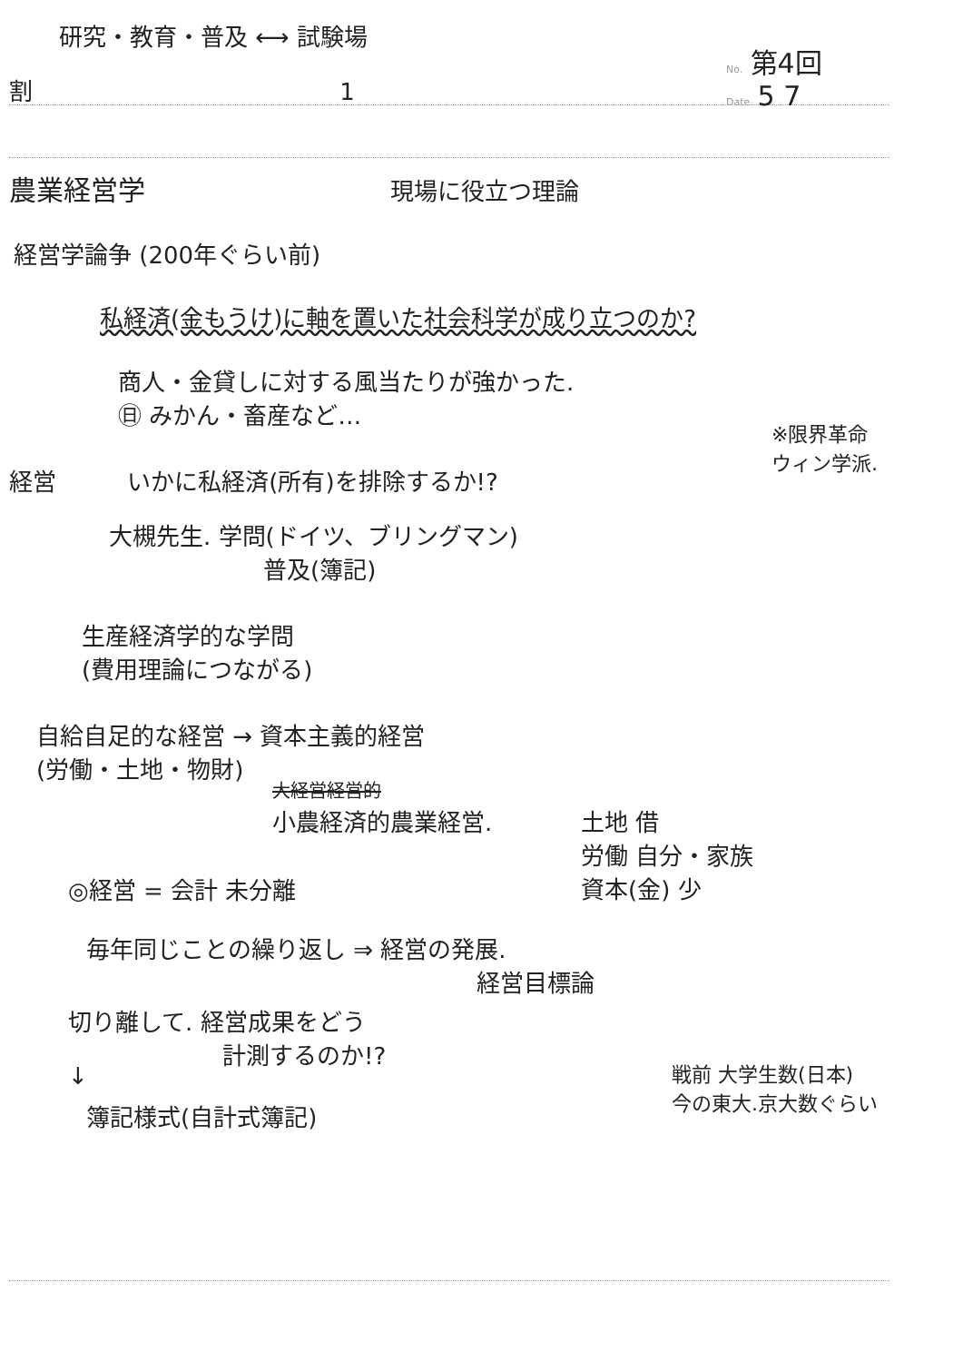研究・教育・普及 ⟷ 試験場
No. 第4回
割 1 Date 5 7
農業経営学 現場に役立つ理論
経営学論争 (200年ぐらい前)
私経済(金もうけ)に軸を置いた社会科学が成り立つのか?
商人・金貸しに対する風当たりが強かった.
㊐ みかん・畜産など…
※限界革命
ウィン学派.
経営 いかに私経済(所有)を排除するか!?
大槻先生. 学問(ドイツ、ブリングマン)
普及(簿記)
生産経済学的な学問
(費用理論につながる)
自給自足的な経営 → 資本主義的経営
(労働・土地・物財)
大経営経営的
小農経済的農業経営.
土地 借
労働 自分・家族
資本(金) 少
◎経営 = 会計 未分離
毎年同じことの繰り返し ⇒ 経営の発展.
経営目標論
切り離して. 経営成果をどう
計測するのか!?
↓
簿記様式(自計式簿記)
戦前 大学生数(日本)
今の東大.京大数ぐらい